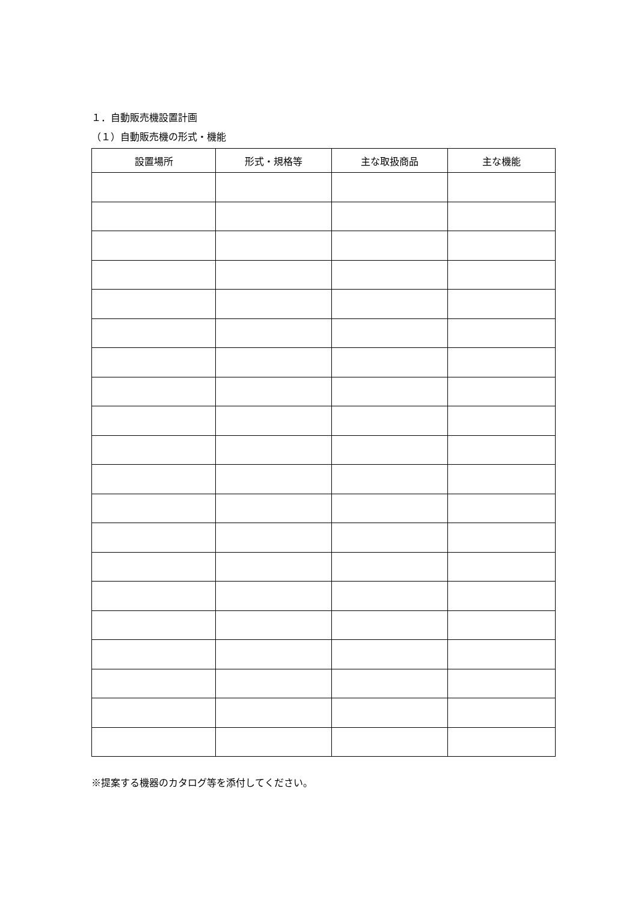１．自動販売機設置計画
（１）自動販売機の形式・機能
| 設置場所 | 形式・規格等 | 主な取扱商品 | 主な機能 |
| --- | --- | --- | --- |
※提案する機器のカタログ等を添付してください。